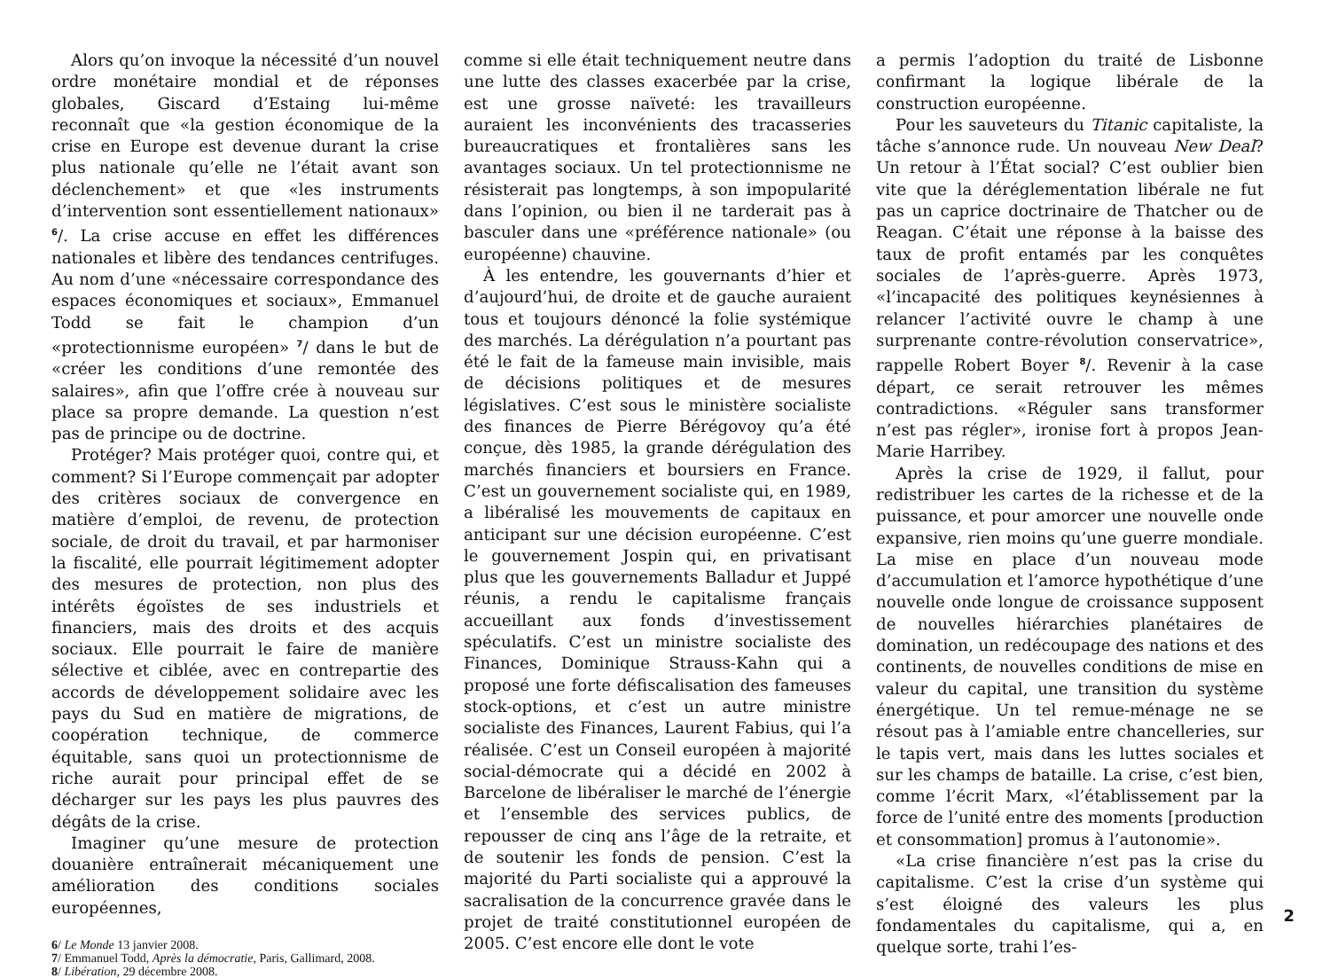Alors qu’on invoque la nécessité d’un nouvel ordre monétaire mondial et de réponses globales, Giscard d’Estaing lui-même reconnaît que «la gestion économique de la crise en Europe est devenue durant la crise plus nationale qu’elle ne l’était avant son déclenchement» et que «les instruments d’intervention sont essentiellement nationaux» <sup>6</sup>/. La crise accuse en effet les différences nationales et libère des tendances centrifuges. Au nom d’une «nécessaire correspondance des espaces économiques et sociaux», Emmanuel Todd se fait le champion d’un «protectionnisme européen» <sup>7</sup>/ dans le but de «créer les conditions d’une remontée des salaires», afin que l’offre crée à nouveau sur place sa propre demande. La question n’est pas de principe ou de doctrine.
Protéger? Mais protéger quoi, contre qui, et comment? Si l’Europe commençait par adopter des critères sociaux de convergence en matière d’emploi, de revenu, de protection sociale, de droit du travail, et par harmoniser la fiscalité, elle pourrait légitimement adopter des mesures de protection, non plus des intérêts égoïstes de ses industriels et financiers, mais des droits et des acquis sociaux. Elle pourrait le faire de manière sélective et ciblée, avec en contrepartie des accords de développement solidaire avec les pays du Sud en matière de migrations, de coopération technique, de commerce équitable, sans quoi un protectionnisme de riche aurait pour principal effet de se décharger sur les pays les plus pauvres des dégâts de la crise.
Imaginer qu’une mesure de protection douanière entraînerait mécaniquement une amélioration des conditions sociales européennes,
6/ Le Monde 13 janvier 2008.
7/ Emmanuel Todd, Après la démocratie, Paris, Gallimard, 2008.
8/ Libération, 29 décembre 2008.
comme si elle était techniquement neutre dans une lutte des classes exacerbée par la crise, est une grosse naïveté: les travailleurs auraient les inconvénients des tracasseries bureaucratiques et frontalières sans les avantages sociaux. Un tel protectionnisme ne résisterait pas longtemps, à son impopularité dans l’opinion, ou bien il ne tarderait pas à basculer dans une «préférence nationale» (ou européenne) chauvine.
À les entendre, les gouvernants d’hier et d’aujourd’hui, de droite et de gauche auraient tous et toujours dénoncé la folie systémique des marchés. La dérégulation n’a pourtant pas été le fait de la fameuse main invisible, mais de décisions politiques et de mesures législatives. C’est sous le ministère socialiste des finances de Pierre Bérégovoy qu’a été conçue, dès 1985, la grande dérégulation des marchés financiers et boursiers en France. C’est un gouvernement socialiste qui, en 1989, a libéralisé les mouvements de capitaux en anticipant sur une décision européenne. C’est le gouvernement Jospin qui, en privatisant plus que les gouvernements Balladur et Juppé réunis, a rendu le capitalisme français accueillant aux fonds d’investissement spéculatifs. C’est un ministre socialiste des Finances, Dominique Strauss-Kahn qui a proposé une forte défiscalisation des fameuses stock-options, et c’est un autre ministre socialiste des Finances, Laurent Fabius, qui l’a réalisée. C’est un Conseil européen à majorité social-démocrate qui a décidé en 2002 à Barcelone de libéraliser le marché de l’énergie et l’ensemble des services publics, de repousser de cinq ans l’âge de la retraite, et de soutenir les fonds de pension. C’est la majorité du Parti socialiste qui a approuvé la sacralisation de la concurrence gravée dans le projet de traité constitutionnel européen de 2005. C’est encore elle dont le vote
a permis l’adoption du traité de Lisbonne confirmant la logique libérale de la construction européenne.
Pour les sauveteurs du Titanic capitaliste, la tâche s’annonce rude. Un nouveau New Deal? Un retour à l’État social? C’est oublier bien vite que la déréglementation libérale ne fut pas un caprice doctrinaire de Thatcher ou de Reagan. C’était une réponse à la baisse des taux de profit entamés par les conquêtes sociales de l’après-guerre. Après 1973, «l’incapacité des politiques keynésiennes à relancer l’activité ouvre le champ à une surprenante contre-révolution conservatrice», rappelle Robert Boyer <sup>8</sup>/. Revenir à la case départ, ce serait retrouver les mêmes contradictions. «Réguler sans transformer n’est pas régler», ironise fort à propos Jean-Marie Harribey.
Après la crise de 1929, il fallut, pour redistribuer les cartes de la richesse et de la puissance, et pour amorcer une nouvelle onde expansive, rien moins qu’une guerre mondiale. La mise en place d’un nouveau mode d’accumulation et l’amorce hypothétique d’une nouvelle onde longue de croissance supposent de nouvelles hiérarchies planétaires de domination, un redécoupage des nations et des continents, de nouvelles conditions de mise en valeur du capital, une transition du système énergétique. Un tel remue-ménage ne se résout pas à l’amiable entre chancelleries, sur le tapis vert, mais dans les luttes sociales et sur les champs de bataille. La crise, c’est bien, comme l’écrit Marx, «l’établissement par la force de l’unité entre des moments [production et consommation] promus à l’autonomie».
«La crise financière n’est pas la crise du capitalisme. C’est la crise d’un système qui s’est éloigné des valeurs les plus fondamentales du capitalisme, qui a, en quelque sorte, trahi l’es-
2